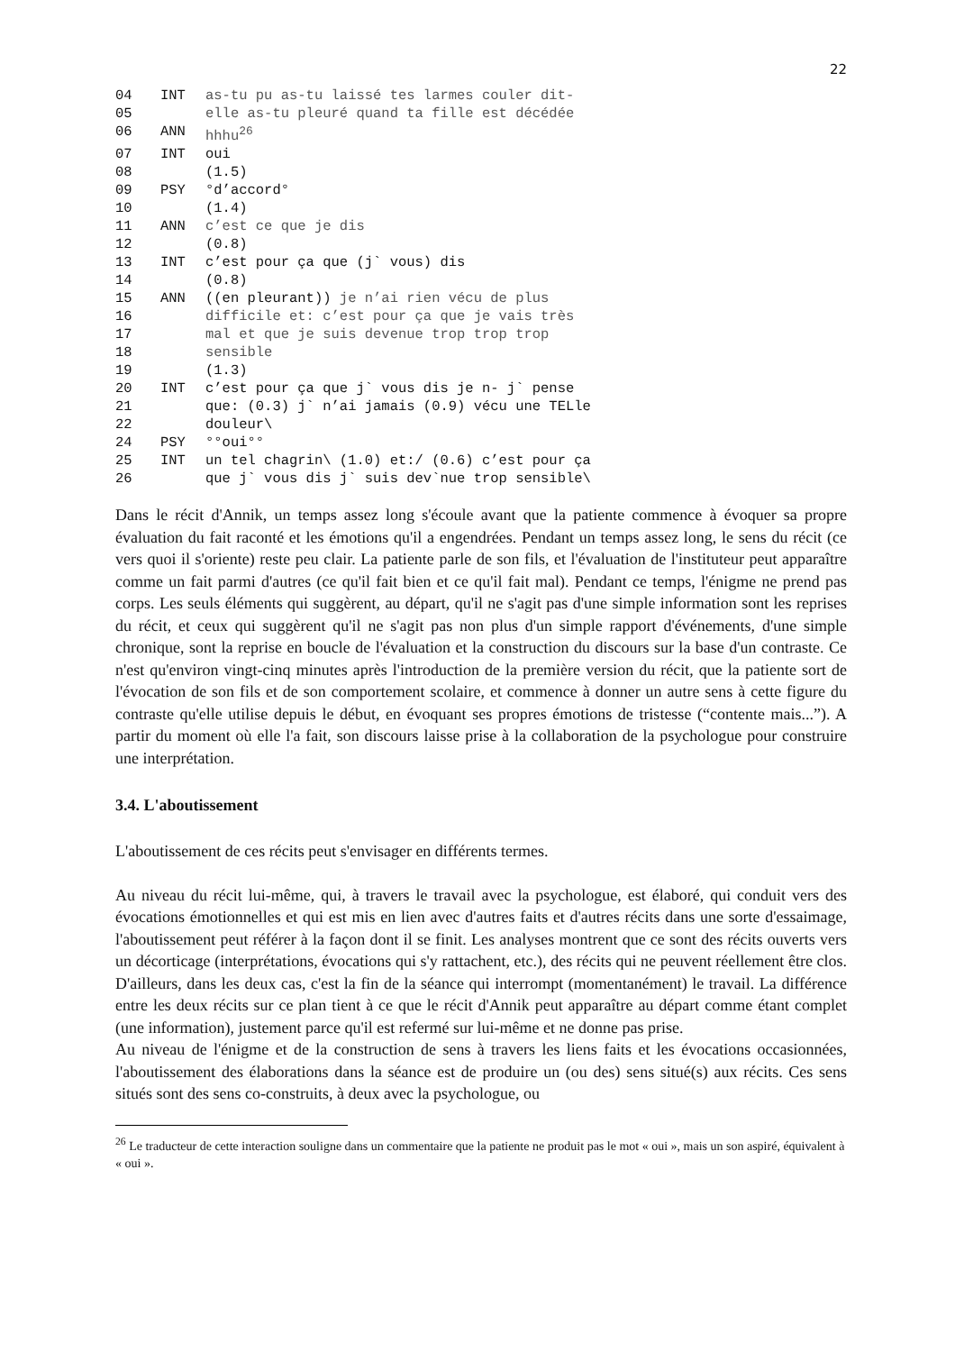22
| 04 | INT | as-tu pu as-tu laissé tes larmes couler dit- |
| 05 | | elle as-tu pleuré quand ta fille est décédée |
| 06 | ANN | hhhu<sup>26</sup> |
| 07 | INT | oui |
| 08 | | (1.5) |
| 09 | PSY | °d’accord° |
| 10 | | (1.4) |
| 11 | ANN | c’est ce que je dis |
| 12 | | (0.8) |
| 13 | INT | c’est pour ça que (j` vous) dis |
| 14 | | (0.8) |
| 15 | ANN | ((en pleurant)) je n’ai rien vécu de plus |
| 16 | | difficile et: c’est pour ça que je vais très |
| 17 | | mal et que je suis devenue trop trop trop |
| 18 | | sensible |
| 19 | | (1.3) |
| 20 | INT | c’est pour ça que j` vous dis je n- j` pense |
| 21 | | que: (0.3) j` n’ai jamais (0.9) vécu une TELle |
| 22 | | douleur\ |
| 24 | PSY | °°oui°° |
| 25 | INT | un tel chagrin\ (1.0) et:/ (0.6) c’est pour ça |
| 26 | | que j` vous dis j` suis dev`nue trop sensible\ |
Dans le récit d'Annik, un temps assez long s'écoule avant que la patiente commence à évoquer sa propre évaluation du fait raconté et les émotions qu'il a engendrées. Pendant un temps assez long, le sens du récit (ce vers quoi il s'oriente) reste peu clair. La patiente parle de son fils, et l'évaluation de l'instituteur peut apparaître comme un fait parmi d'autres (ce qu'il fait bien et ce qu'il fait mal). Pendant ce temps, l'énigme ne prend pas corps. Les seuls éléments qui suggèrent, au départ, qu'il ne s'agit pas d'une simple information sont les reprises du récit, et ceux qui suggèrent qu'il ne s'agit pas non plus d'un simple rapport d'événements, d'une simple chronique, sont la reprise en boucle de l'évaluation et la construction du discours sur la base d'un contraste. Ce n'est qu'environ vingt-cinq minutes après l'introduction de la première version du récit, que la patiente sort de l'évocation de son fils et de son comportement scolaire, et commence à donner un autre sens à cette figure du contraste qu'elle utilise depuis le début, en évoquant ses propres émotions de tristesse (“contente mais...”). A partir du moment où elle l'a fait, son discours laisse prise à la collaboration de la psychologue pour construire une interprétation.
3.4. L'aboutissement
L'aboutissement de ces récits peut s'envisager en différents termes.
Au niveau du récit lui-même, qui, à travers le travail avec la psychologue, est élaboré, qui conduit vers des évocations émotionnelles et qui est mis en lien avec d'autres faits et d'autres récits dans une sorte d'essaimage, l'aboutissement peut référer à la façon dont il se finit. Les analyses montrent que ce sont des récits ouverts vers un décorticage (interprétations, évocations qui s'y rattachent, etc.), des récits qui ne peuvent réellement être clos. D'ailleurs, dans les deux cas, c'est la fin de la séance qui interrompt (momentanément) le travail. La différence entre les deux récits sur ce plan tient à ce que le récit d'Annik peut apparaître au départ comme étant complet (une information), justement parce qu'il est refermé sur lui-même et ne donne pas prise.
Au niveau de l'énigme et de la construction de sens à travers les liens faits et les évocations occasionnées, l'aboutissement des élaborations dans la séance est de produire un (ou des) sens situé(s) aux récits. Ces sens situés sont des sens co-construits, à deux avec la psychologue, ou
<sup>26</sup> Le traducteur de cette interaction souligne dans un commentaire que la patiente ne produit pas le mot « oui », mais un son aspiré, équivalent à « oui ».